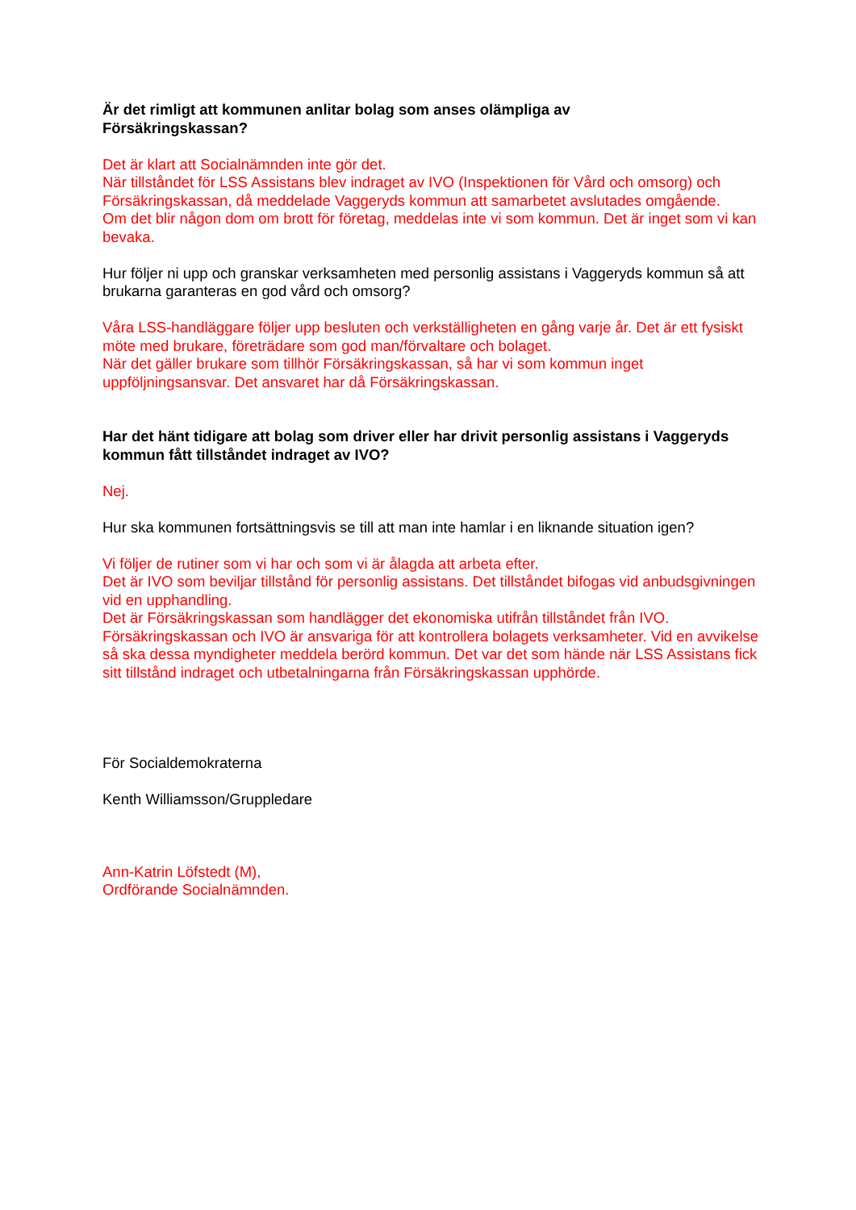Är det rimligt att kommunen anlitar bolag som anses olämpliga av
Försäkringskassan?
Det är klart att Socialnämnden inte gör det.
När tillståndet för LSS Assistans blev indraget av IVO (Inspektionen för Vård och omsorg) och Försäkringskassan, då meddelade Vaggeryds kommun att samarbetet avslutades omgående.
Om det blir någon dom om brott för företag, meddelas inte vi som kommun. Det är inget som vi kan bevaka.
Hur följer ni upp och granskar verksamheten med personlig assistans i Vaggeryds kommun så att brukarna garanteras en god vård och omsorg?
Våra LSS-handläggare följer upp besluten och verkställigheten en gång varje år. Det är ett fysiskt möte med brukare, företrädare som god man/förvaltare och bolaget.
När det gäller brukare som tillhör Försäkringskassan, så har vi som kommun inget uppföljningsansvar. Det ansvaret har då Försäkringskassan.
Har det hänt tidigare att bolag som driver eller har drivit personlig assistans i Vaggeryds kommun fått tillståndet indraget av IVO?
Nej.
Hur ska kommunen fortsättningsvis se till att man inte hamlar i en liknande situation igen?
Vi följer de rutiner som vi har och som vi är ålagda att arbeta efter.
Det är IVO som beviljar tillstånd för personlig assistans. Det tillståndet bifogas vid anbudsgivningen vid en upphandling.
Det är Försäkringskassan som handlägger det ekonomiska utifrån tillståndet från IVO.
Försäkringskassan och IVO är ansvariga för att kontrollera bolagets verksamheter. Vid en avvikelse så ska dessa myndigheter meddela berörd kommun. Det var det som hände när LSS Assistans fick sitt tillstånd indraget och utbetalningarna från Försäkringskassan upphörde.
För Socialdemokraterna
Kenth Williamsson/Gruppledare
Ann-Katrin Löfstedt (M),
Ordförande Socialnämnden.